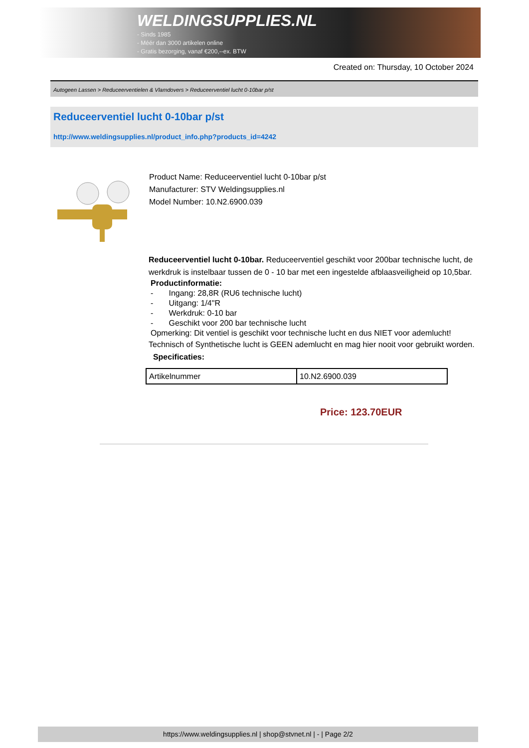WELDINGSUPPLIES.NL
- Sinds 1985
- Méér dan 3000 artikelen online
- Gratis bezorging, vanaf €200,--ex. BTW
Created on: Thursday, 10 October 2024
Autogeen Lassen > Reduceerventielen & Vlamdovers > Reduceerventiel lucht 0-10bar p/st
Reduceerventiel lucht 0-10bar p/st
http://www.weldingsupplies.nl/product_info.php?products_id=4242
Product Name: Reduceerventiel lucht 0-10bar p/st
Manufacturer: STV Weldingsupplies.nl
Model Number: 10.N2.6900.039
Reduceerventiel lucht 0-10bar. Reduceerventiel geschikt voor 200bar technische lucht, de werkdruk is instelbaar tussen de 0 - 10 bar met een ingestelde afblaasveiligheid op 10,5bar.
Productinformatie:
- Ingang: 28,8R (RU6 technische lucht)
- Uitgang: 1/4"R
- Werkdruk: 0-10 bar
- Geschikt voor 200 bar technische lucht
Opmerking: Dit ventiel is geschikt voor technische lucht en dus NIET voor ademlucht!
Technisch of Synthetische lucht is GEEN ademlucht en mag hier nooit voor gebruikt worden. Specificaties:
| Artikelnummer | 10.N2.6900.039 |
Price: 123.70EUR
https://www.weldingsupplies.nl | shop@stvnet.nl | - | Page 2/2